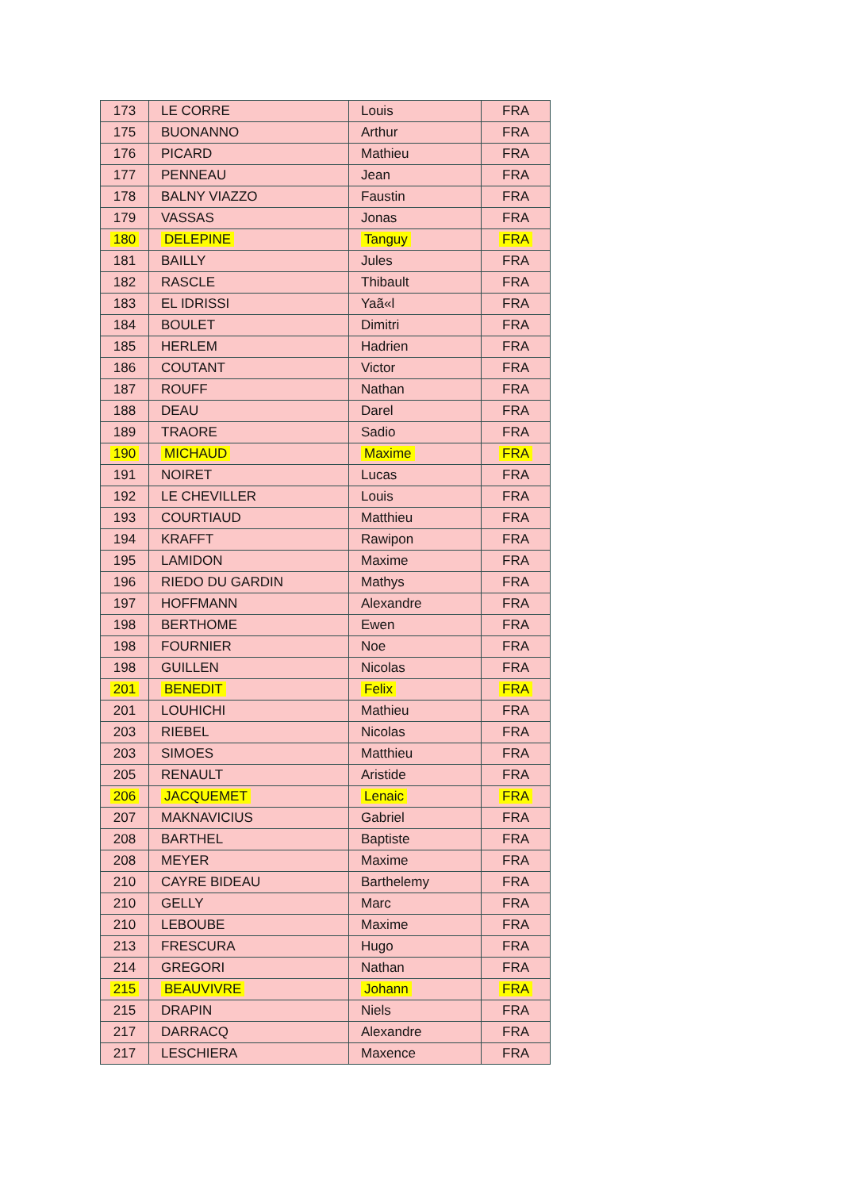| 173 | LE CORRE | Louis | FRA |
| 175 | BUONANNO | Arthur | FRA |
| 176 | PICARD | Mathieu | FRA |
| 177 | PENNEAU | Jean | FRA |
| 178 | BALNY VIAZZO | Faustin | FRA |
| 179 | VASSAS | Jonas | FRA |
| 180 | DELEPINE | Tanguy | FRA |
| 181 | BAILLY | Jules | FRA |
| 182 | RASCLE | Thibault | FRA |
| 183 | EL IDRISSI | Yaã«l | FRA |
| 184 | BOULET | Dimitri | FRA |
| 185 | HERLEM | Hadrien | FRA |
| 186 | COUTANT | Victor | FRA |
| 187 | ROUFF | Nathan | FRA |
| 188 | DEAU | Darel | FRA |
| 189 | TRAORE | Sadio | FRA |
| 190 | MICHAUD | Maxime | FRA |
| 191 | NOIRET | Lucas | FRA |
| 192 | LE CHEVILLER | Louis | FRA |
| 193 | COURTIAUD | Matthieu | FRA |
| 194 | KRAFFT | Rawipon | FRA |
| 195 | LAMIDON | Maxime | FRA |
| 196 | RIEDO DU GARDIN | Mathys | FRA |
| 197 | HOFFMANN | Alexandre | FRA |
| 198 | BERTHOME | Ewen | FRA |
| 198 | FOURNIER | Noe | FRA |
| 198 | GUILLEN | Nicolas | FRA |
| 201 | BENEDIT | Felix | FRA |
| 201 | LOUHICHI | Mathieu | FRA |
| 203 | RIEBEL | Nicolas | FRA |
| 203 | SIMOES | Matthieu | FRA |
| 205 | RENAULT | Aristide | FRA |
| 206 | JACQUEMET | Lenaic | FRA |
| 207 | MAKNAVICIUS | Gabriel | FRA |
| 208 | BARTHEL | Baptiste | FRA |
| 208 | MEYER | Maxime | FRA |
| 210 | CAYRE BIDEAU | Barthelemy | FRA |
| 210 | GELLY | Marc | FRA |
| 210 | LEBOUBE | Maxime | FRA |
| 213 | FRESCURA | Hugo | FRA |
| 214 | GREGORI | Nathan | FRA |
| 215 | BEAUVIVRE | Johann | FRA |
| 215 | DRAPIN | Niels | FRA |
| 217 | DARRACQ | Alexandre | FRA |
| 217 | LESCHIERA | Maxence | FRA |